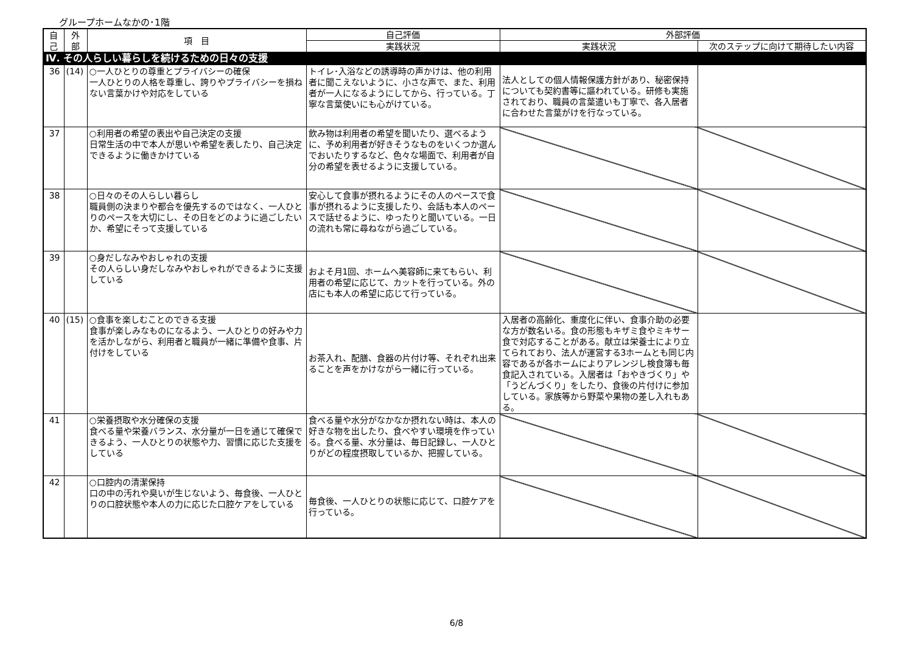グループホームなかの･1階
| 自 己 | 外 部 | 項 目 | 自己評価 | 外部評価 | |
| --- | --- | --- | --- | --- | --- |
| | | | 実践状況 | 実践状況 | 次のステップに向けて期待したい内容 |
| Ⅳ. その人らしい暮らしを続けるための日々の支援 | | | | | |
| 36 | (14) | ○一人ひとりの尊重とプライバシーの確保 一人ひとりの人格を尊重し、誇りやプライバシーを損ねない言葉かけや対応をしている | トイレ･入浴などの誘導時の声かけは、他の利用者に聞こえないように、小さな声で、また、利用者が一人になるようにしてから、行っている。丁寧な言葉使いにも心がけている。 | 法人としての個人情報保護方針があり、秘密保持についても契約書等に謳われている。研修も実施されており、職員の言葉遣いも丁寧で、各入居者に合わせた言葉がけを行なっている。 | |
| 37 | | ○利用者の希望の表出や自己決定の支援 日常生活の中で本人が思いや希望を表したり、自己決定できるように働きかけている | 飲み物は利用者の希望を聞いたり、選べるように、予め利用者が好きそうなものをいくつか選んでおいたりするなど、色々な場面で、利用者が自分の希望を表せるように支援している。 | | |
| 38 | | ○日々のその人らしい暮らし 職員側の決まりや都合を優先するのではなく、一人ひとりのペースを大切にし、その日をどのように過ごしたいか、希望にそって支援している | 安心して食事が摂れるようにその人のペースで食事が摂れるように支援したり、会話も本人のペースで話せるように、ゆったりと聞いている。一日の流れも常に尋ねながら過ごしている。 | | |
| 39 | | ○身だしなみやおしゃれの支援 その人らしい身だしなみやおしゃれができるように支援している | およそ月1回、ホームへ美容師に来てもらい、利用者の希望に応じて、カットを行っている。外の店にも本人の希望に応じて行っている。 | | |
| 40 | (15) | ○食事を楽しむことのできる支援 食事が楽しみなものになるよう、一人ひとりの好みや力を活かしながら、利用者と職員が一緒に準備や食事、片付けをしている | お茶入れ、配膳、食器の片付け等、それぞれ出来ることを声をかけながら一緒に行っている。 | 入居者の高齢化、重度化に伴い、食事介助の必要な方が数名いる。食の形態もキザミ食やミキサー食で対応することがある。献立は栄養士により立てられており、法人が運営する3ホームとも同じ内容であるが各ホームによりアレンジし検食簿も毎食記入されている。入居者は「おやきづくり」や「うどんづくり」をしたり、食後の片付けに参加している。家族等から野菜や果物の差し入れもある。 | |
| 41 | | ○栄養摂取や水分確保の支援 食べる量や栄養バランス、水分量が一日を通じて確保できるよう、一人ひとりの状態や力、習慣に応じた支援をしている | 食べる量や水分がなかなか摂れない時は、本人の好きな物を出したり、食べやすい環境を作っている。食べる量、水分量は、毎日記録し、一人ひとりがどの程度摂取しているか、把握している。 | | |
| 42 | | ○口腔内の清潔保持 口の中の汚れや臭いが生じないよう、毎食後、一人ひとりの口腔状態や本人の力に応じた口腔ケアをしている | 毎食後、一人ひとりの状態に応じて、口腔ケアを行っている。 | | |
6/8